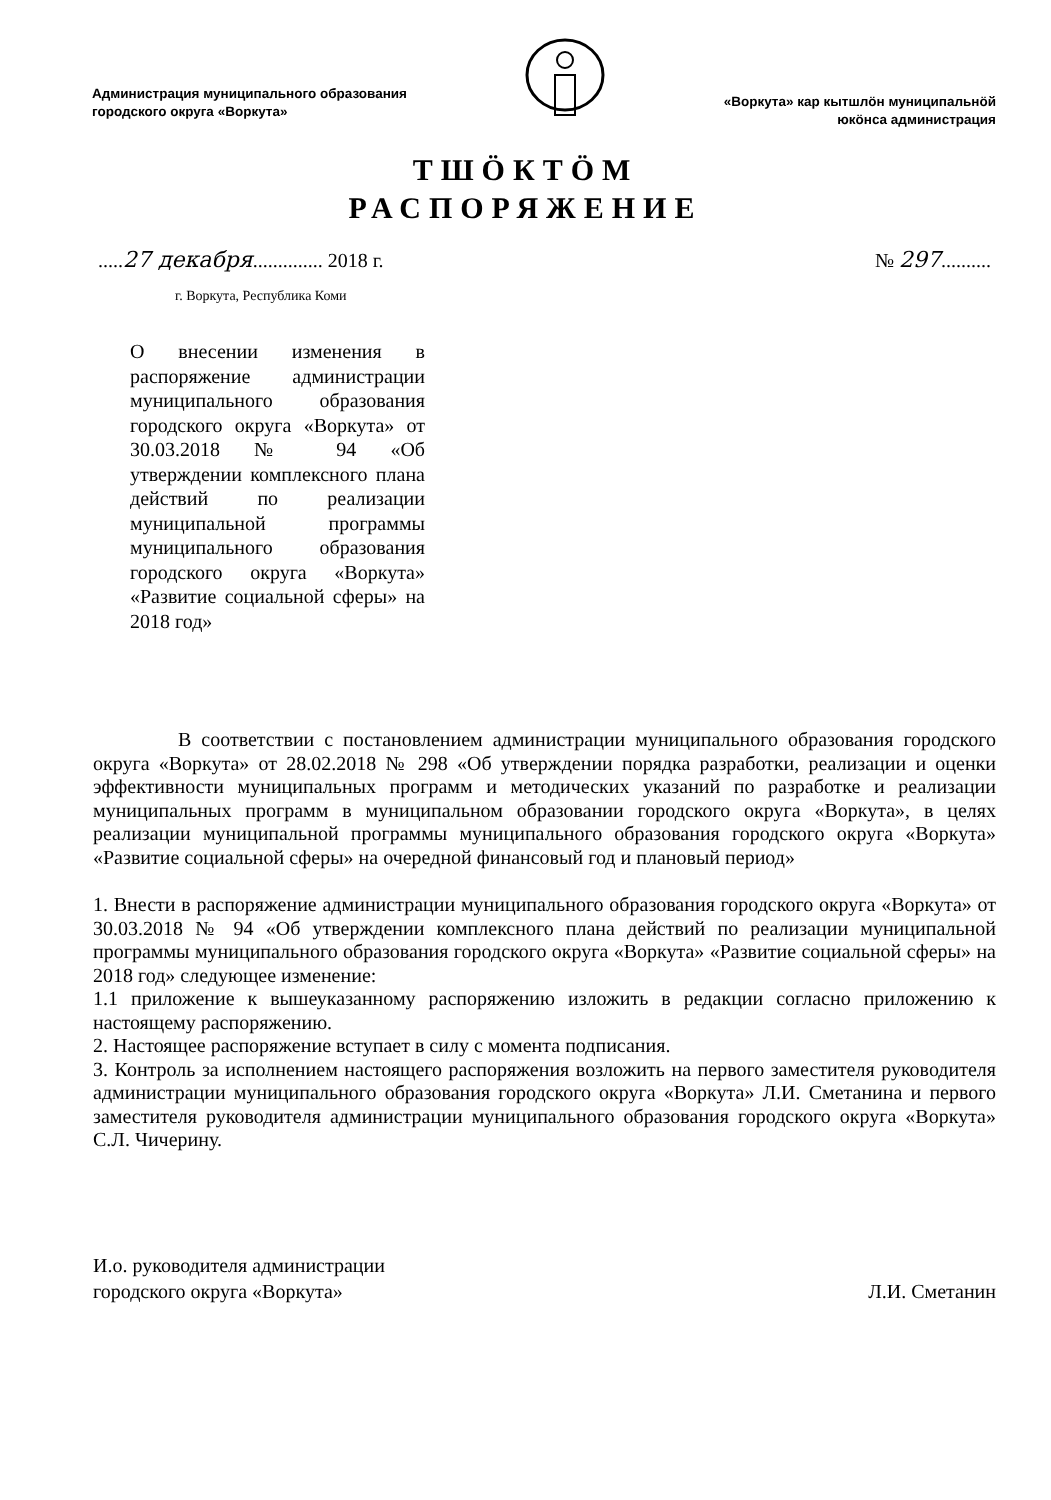Администрация муниципального образования
городского округа «Воркута»
«Воркута» кар кытшлӧн муниципальнӧй
юкӧнса администрация
ТШӦКТӦМ
РАСПОРЯЖЕНИЕ
.....27 декабря.............. 2018 г.
№ 297..........
г. Воркута, Республика Коми
О внесении изменения в распоряжение администрации муниципального образования городского округа «Воркута» от 30.03.2018 № 94 «Об утверждении комплексного плана действий по реализации муниципальной программы муниципального образования городского округа «Воркута» «Развитие социальной сферы» на 2018 год»
В соответствии с постановлением администрации муниципального образования городского округа «Воркута» от 28.02.2018 № 298 «Об утверждении порядка разработки, реализации и оценки эффективности муниципальных программ и методических указаний по разработке и реализации муниципальных программ в муниципальном образовании городского округа «Воркута», в целях реализации муниципальной программы муниципального образования городского округа «Воркута» «Развитие социальной сферы» на очередной финансовый год и плановый период»
1. Внести в распоряжение администрации муниципального образования городского округа «Воркута» от 30.03.2018 № 94 «Об утверждении комплексного плана действий по реализации муниципальной программы муниципального образования городского округа «Воркута» «Развитие социальной сферы» на 2018 год» следующее изменение:
1.1 приложение к вышеуказанному распоряжению изложить в редакции согласно приложению к настоящему распоряжению.
2. Настоящее распоряжение вступает в силу с момента подписания.
3. Контроль за исполнением настоящего распоряжения возложить на первого заместителя руководителя администрации муниципального образования городского округа «Воркута» Л.И. Сметанина и первого заместителя руководителя администрации муниципального образования городского округа «Воркута» С.Л. Чичерину.
И.о. руководителя администрации
городского округа «Воркута»
Л.И. Сметанин